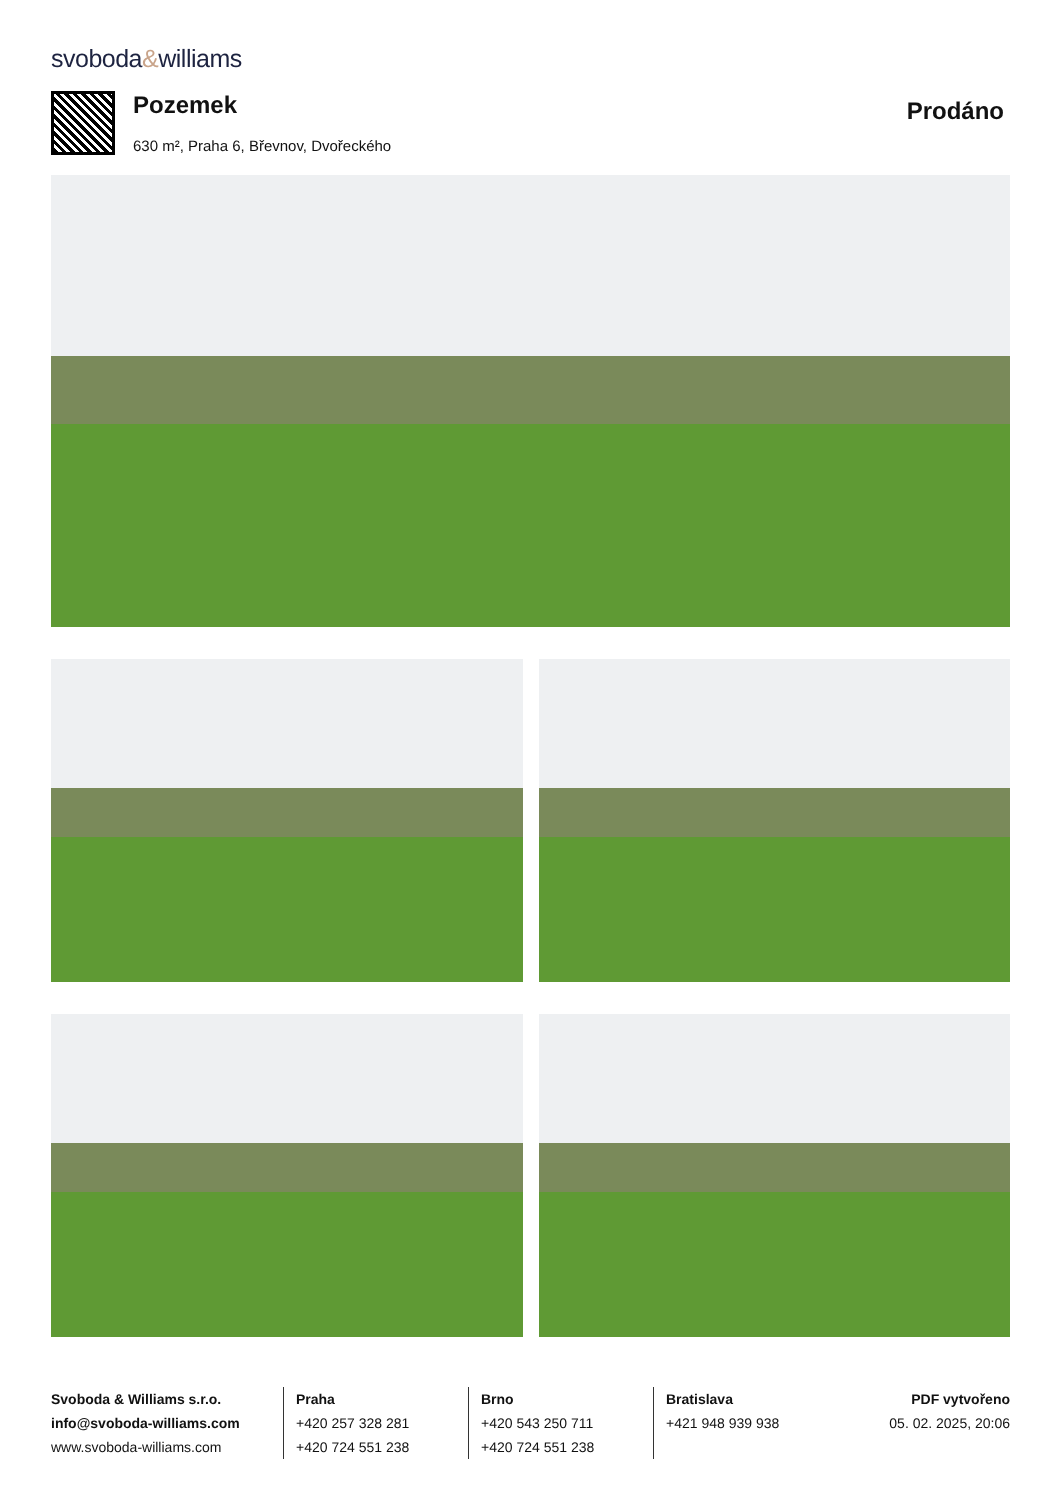svoboda&williams
Pozemek
630 m², Praha 6, Břevnov, Dvořeckého
Prodáno
Svoboda & Williams s.r.o.
info@svoboda-williams.com
www.svoboda-williams.com
Praha
+420 257 328 281
+420 724 551 238
Brno
+420 543 250 711
+420 724 551 238
Bratislava
+421 948 939 938
PDF vytvořeno
05. 02. 2025, 20:06